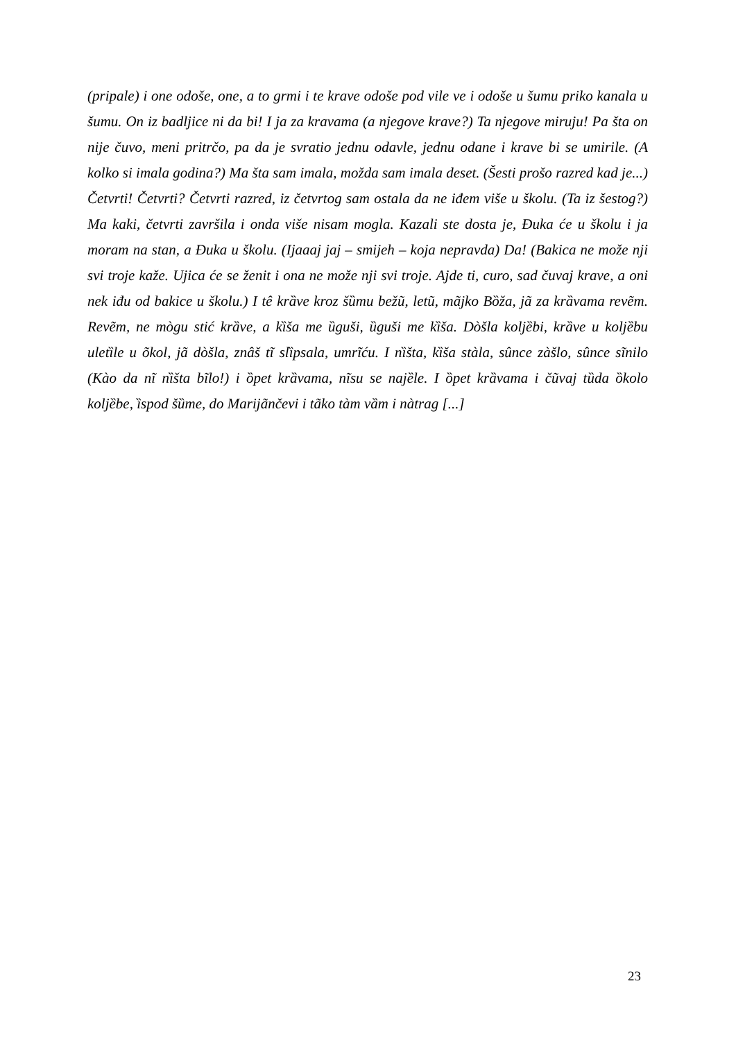(pripale) i one odoše, one, a to grmi i te krave odoše pod vile ve i odoše u šumu priko kanala u šumu. On iz badljice ni da bi! I ja za kravama (a njegove krave?) Ta njegove miruju! Pa šta on nije čuvo, meni pritrčo, pa da je svratio jednu odavle, jednu odane i krave bi se umirile. (A kolko si imala godina?) Ma šta sam imala, možda sam imala deset. (Šesti prošo razred kad je...) Četvrti! Četvrti? Četvrti razred, iz četvrtog sam ostala da ne iđem više u školu. (Ta iz šestog?) Ma kaki, četvrti završila i onda više nisam mogla. Kazali ste dosta je, Đuka će u školu i ja moram na stan, a Đuka u školu. (Ijaaaj jaj – smijeh – koja nepravda) Da! (Bakica ne može nji svi troje kaže. Ujica će se ženit i ona ne može nji svi troje. Ajde ti, curo, sad čuvaj krave, a oni nek iđu od bakice u školu.) I tê krȁve kroz šȕmu bežũ, letũ, mãjko Bȍža, jã za krȁvama revẽm. Revẽm, ne mògu stić krȁve, a kȉša me ȕguši, ȕguši me kȉša. Dòšla koljȅbi, krȁve u koljȅbu uletȉle u õkol, jã dòšla, znâš tĩ slȉpsala, umrĩću. I nȉšta, kȉša stàla, sûnce zàšlo, sûnce sĩnilo (Kào da nĩ nȉšta bĩlo!) i ȍpet krȁvama, nĩsu se najȅle. I ȍpet krȁvama i čũvaj tȕda ȍkolo koljȅbe, ȉspod šȕme, do Marijãnčevi i tãko tàm vȁm i nàtrag [...]
23